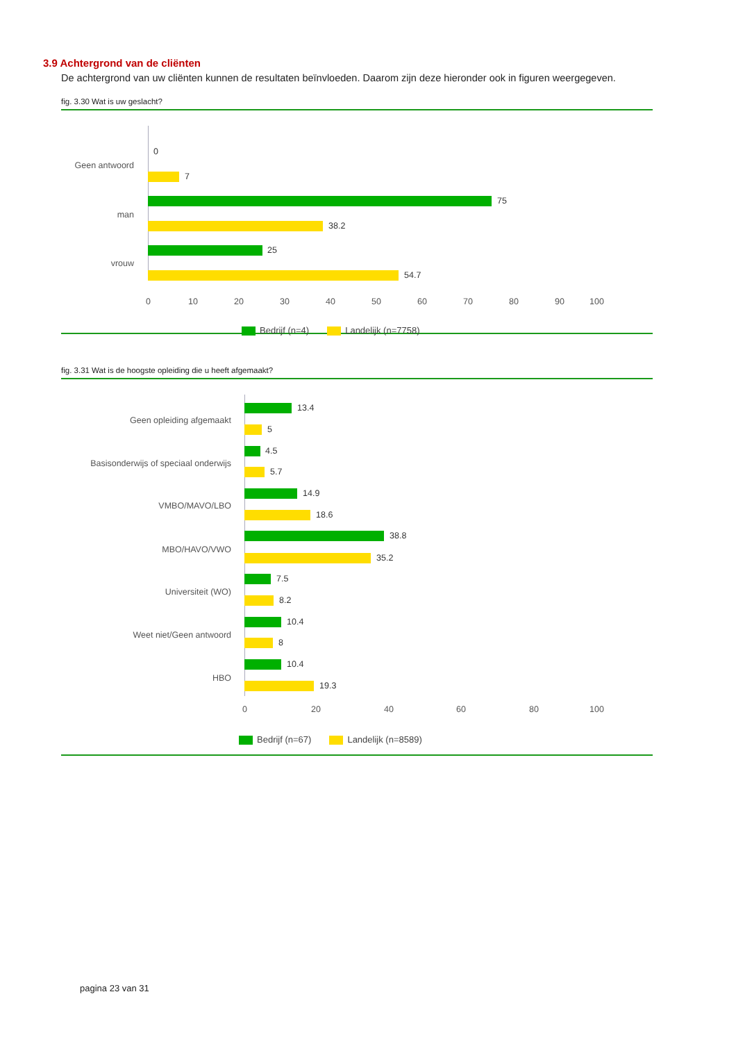3.9 Achtergrond van de cliënten
De achtergrond van uw cliënten kunnen de resultaten beïnvloeden. Daarom zijn deze hieronder ook in figuren weergegeven.
fig. 3.30 Wat is uw geslacht?
Geen antwoord
man
vrouw
0
7
75
38.2
25
54.7
0 10 20 30 40 50 60 70 80 90 100
Bedrijf (n=4) Landelijk (n=7758)
fig. 3.31 Wat is de hoogste opleiding die u heeft afgemaakt?
Geen opleiding afgemaakt
Basisonderwijs of speciaal onderwijs
VMBO/MAVO/LBO
MBO/HAVO/VWO
Universiteit (WO)
Weet niet/Geen antwoord
HBO
13.4
5
4.5
5.7
14.9
18.6
38.8
35.2
7.5
8.2
10.4
8
10.4
19.3
0 20 40 60 80 100
Bedrijf (n=67) Landelijk (n=8589)
pagina 23 van 31